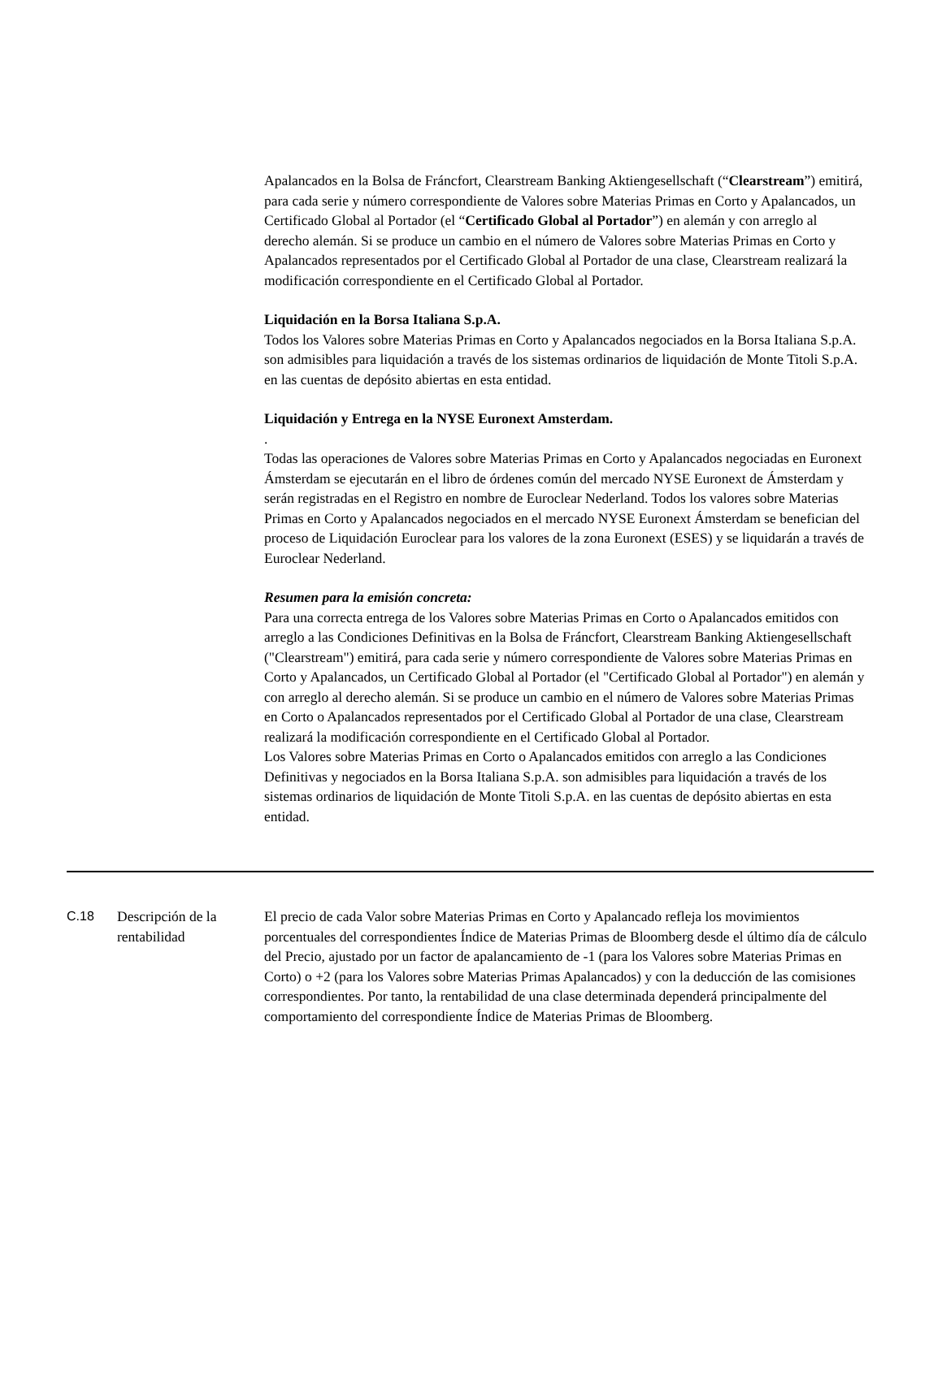Apalancados en la Bolsa de Fráncfort, Clearstream Banking Aktiengesellschaft (“Clearstream”) emitirá, para cada serie y número correspondiente de Valores sobre Materias Primas en Corto y Apalancados, un Certificado Global al Portador (el “Certificado Global al Portador”) en alemán y con arreglo al derecho alemán. Si se produce un cambio en el número de Valores sobre Materias Primas en Corto y Apalancados representados por el Certificado Global al Portador de una clase, Clearstream realizará la modificación correspondiente en el Certificado Global al Portador.
Liquidación en la Borsa Italiana S.p.A.
Todos los Valores sobre Materias Primas en Corto y Apalancados negociados en la Borsa Italiana S.p.A. son admisibles para liquidación a través de los sistemas ordinarios de liquidación de Monte Titoli S.p.A. en las cuentas de depósito abiertas en esta entidad.
Liquidación y Entrega en la NYSE Euronext Amsterdam.
.
Todas las operaciones de Valores sobre Materias Primas en Corto y Apalancados negociadas en Euronext Ámsterdam se ejecutarán en el libro de órdenes común del mercado NYSE Euronext de Ámsterdam y serán registradas en el Registro en nombre de Euroclear Nederland. Todos los valores sobre Materias Primas en Corto y Apalancados negociados en el mercado NYSE Euronext Ámsterdam se benefician del proceso de Liquidación Euroclear para los valores de la zona Euronext (ESES) y se liquidarán a través de Euroclear Nederland.
Resumen para la emisión concreta:
Para una correcta entrega de los Valores sobre Materias Primas en Corto o Apalancados emitidos con arreglo a las Condiciones Definitivas en la Bolsa de Fráncfort, Clearstream Banking Aktiengesellschaft ("Clearstream") emitirá, para cada serie y número correspondiente de Valores sobre Materias Primas en Corto y Apalancados, un Certificado Global al Portador (el "Certificado Global al Portador") en alemán y con arreglo al derecho alemán. Si se produce un cambio en el número de Valores sobre Materias Primas en Corto o Apalancados representados por el Certificado Global al Portador de una clase, Clearstream realizará la modificación correspondiente en el Certificado Global al Portador.
Los Valores sobre Materias Primas en Corto o Apalancados emitidos con arreglo a las Condiciones Definitivas y negociados en la Borsa Italiana S.p.A. son admisibles para liquidación a través de los sistemas ordinarios de liquidación de Monte Titoli S.p.A. en las cuentas de depósito abiertas en esta entidad.
| C.18 | Descripción de la rentabilidad | El precio de cada Valor sobre Materias Primas en Corto y Apalancado refleja los movimientos porcentuales del correspondientes Índice de Materias Primas de Bloomberg desde el último día de cálculo del Precio, ajustado por un factor de apalancamiento de -1 (para los Valores sobre Materias Primas en Corto) o +2 (para los Valores sobre Materias Primas Apalancados) y con la deducción de las comisiones correspondientes. Por tanto, la rentabilidad de una clase determinada dependerá principalmente del comportamiento del correspondiente Índice de Materias Primas de Bloomberg. |